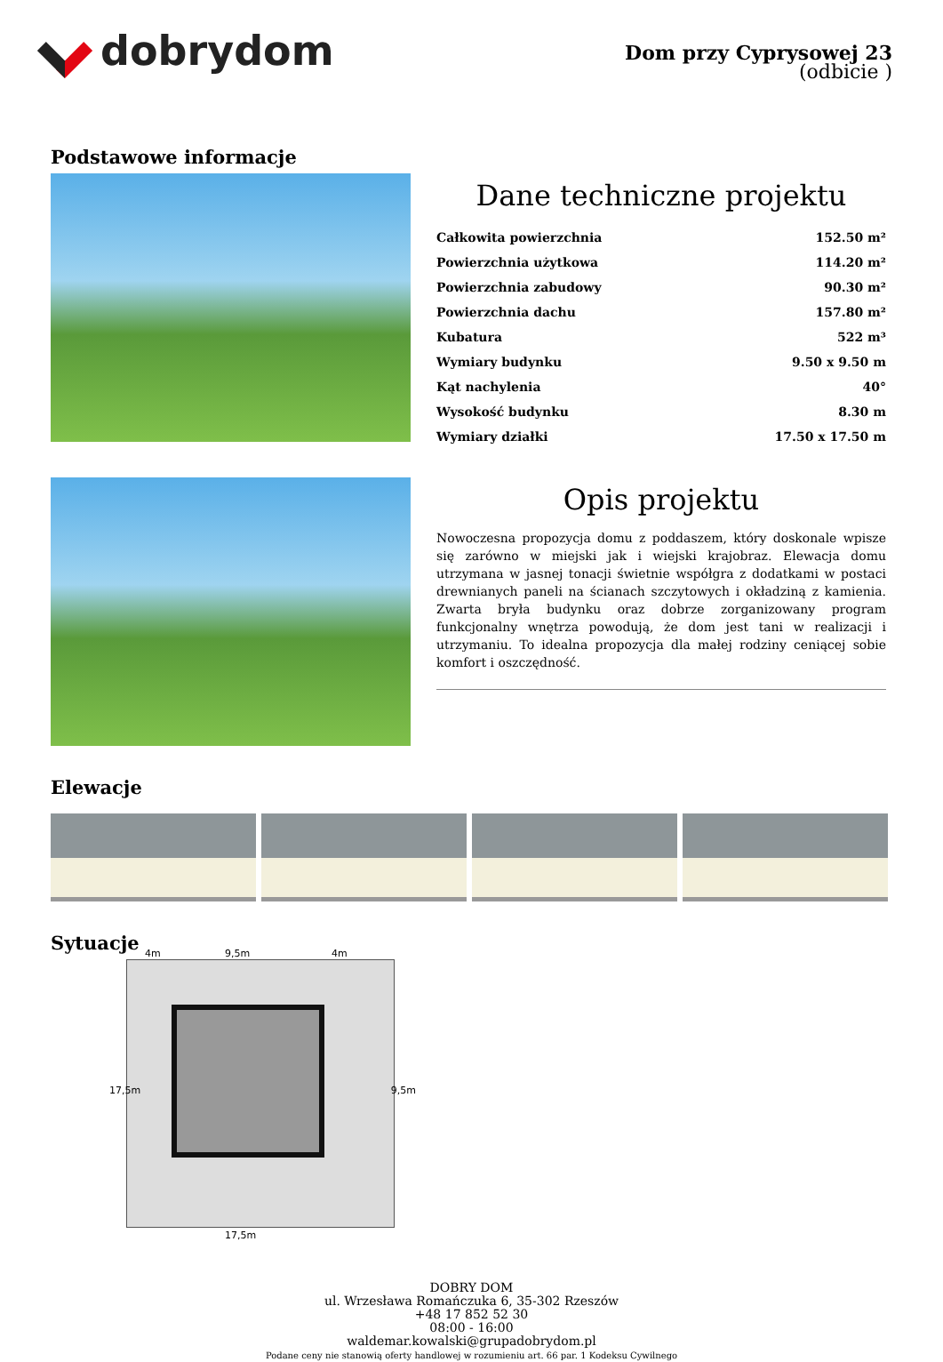dobrydom
Dom przy Cyprysowej 23
(odbicie )
Podstawowe informacje
Dane techniczne projektu
| Całkowita powierzchnia | 152.50 m² |
| Powierzchnia użytkowa | 114.20 m² |
| Powierzchnia zabudowy | 90.30 m² |
| Powierzchnia dachu | 157.80 m² |
| Kubatura | 522 m³ |
| Wymiary budynku | 9.50 x 9.50 m |
| Kąt nachylenia | 40° |
| Wysokość budynku | 8.30 m |
| Wymiary działki | 17.50 x 17.50 m |
Opis projektu
Nowoczesna propozycja domu z poddaszem, który doskonale wpisze się zarówno w miejski jak i wiejski krajobraz. Elewacja domu utrzymana w jasnej tonacji świetnie współgra z dodatkami w postaci drewnianych paneli na ścianach szczytowych i okładziną z kamienia. Zwarta bryła budynku oraz dobrze zorganizowany program funkcjonalny wnętrza powodują, że dom jest tani w realizacji i utrzymaniu. To idealna propozycja dla małej rodziny ceniącej sobie komfort i oszczędność.
Elewacje
Sytuacje
4m 9,5m 4m
17,5m 9,5m
17,5m
DOBRY DOM
ul. Wrzesława Romańczuka 6, 35-302 Rzeszów
+48 17 852 52 30
08:00 - 16:00
waldemar.kowalski@grupadobrydom.pl
Podane ceny nie stanowią oferty handlowej w rozumieniu art. 66 par. 1 Kodeksu Cywilnego